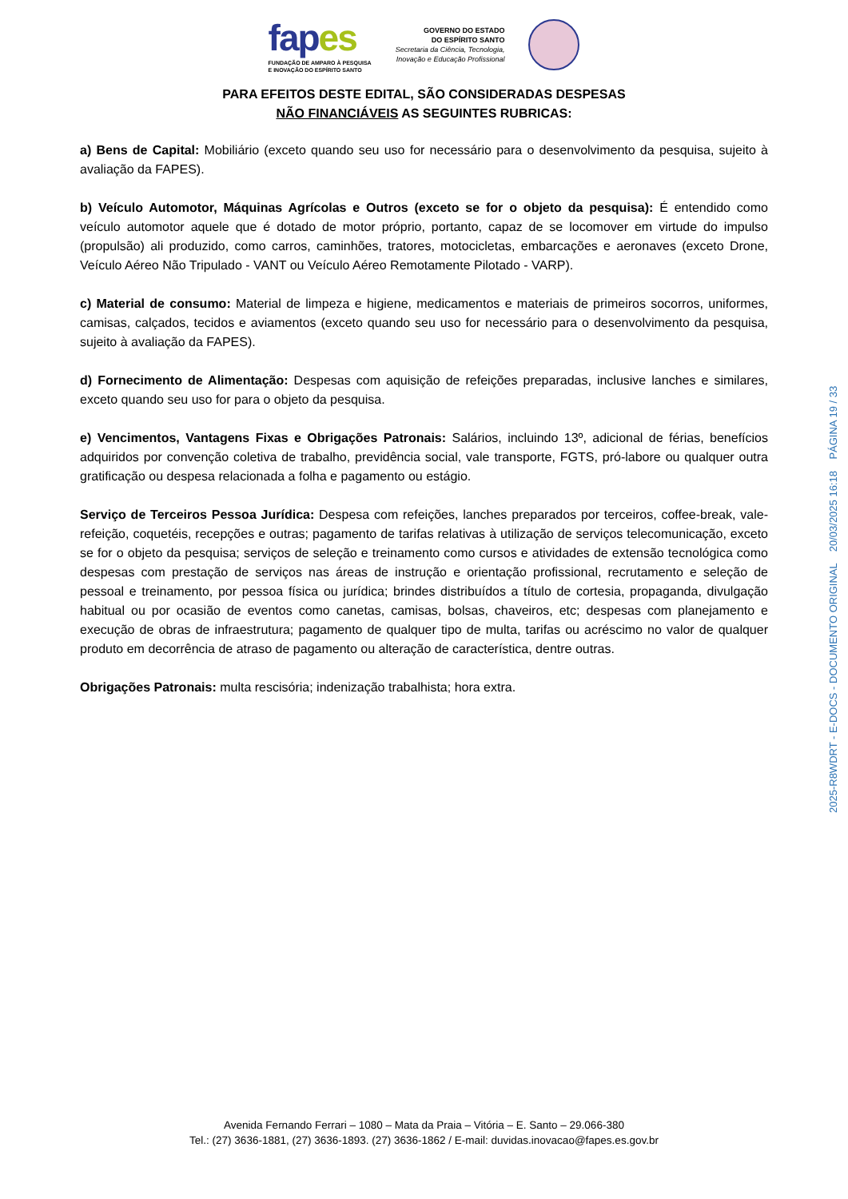fapes
FUNDAÇÃO DE AMPARO À PESQUISA
E INOVAÇÃO DO ESPÍRITO SANTO
GOVERNO DO ESTADO
DO ESPÍRITO SANTO
Secretaria da Ciência, Tecnologia,
Inovação e Educação Profissional
PARA EFEITOS DESTE EDITAL, SÃO CONSIDERADAS DESPESAS
NÃO FINANCIÁVEIS AS SEGUINTES RUBRICAS:
a) Bens de Capital: Mobiliário (exceto quando seu uso for necessário para o desenvolvimento da pesquisa, sujeito à avaliação da FAPES).
b) Veículo Automotor, Máquinas Agrícolas e Outros (exceto se for o objeto da pesquisa): É entendido como veículo automotor aquele que é dotado de motor próprio, portanto, capaz de se locomover em virtude do impulso (propulsão) ali produzido, como carros, caminhões, tratores, motocicletas, embarcações e aeronaves (exceto Drone, Veículo Aéreo Não Tripulado - VANT ou Veículo Aéreo Remotamente Pilotado - VARP).
c) Material de consumo: Material de limpeza e higiene, medicamentos e materiais de primeiros socorros, uniformes, camisas, calçados, tecidos e aviamentos (exceto quando seu uso for necessário para o desenvolvimento da pesquisa, sujeito à avaliação da FAPES).
d) Fornecimento de Alimentação: Despesas com aquisição de refeições preparadas, inclusive lanches e similares, exceto quando seu uso for para o objeto da pesquisa.
e) Vencimentos, Vantagens Fixas e Obrigações Patronais: Salários, incluindo 13º, adicional de férias, benefícios adquiridos por convenção coletiva de trabalho, previdência social, vale transporte, FGTS, pró-labore ou qualquer outra gratificação ou despesa relacionada a folha e pagamento ou estágio.
Serviço de Terceiros Pessoa Jurídica: Despesa com refeições, lanches preparados por terceiros, coffee-break, vale-refeição, coquetéis, recepções e outras; pagamento de tarifas relativas à utilização de serviços telecomunicação, exceto se for o objeto da pesquisa; serviços de seleção e treinamento como cursos e atividades de extensão tecnológica como despesas com prestação de serviços nas áreas de instrução e orientação profissional, recrutamento e seleção de pessoal e treinamento, por pessoa física ou jurídica; brindes distribuídos a título de cortesia, propaganda, divulgação habitual ou por ocasião de eventos como canetas, camisas, bolsas, chaveiros, etc; despesas com planejamento e execução de obras de infraestrutura; pagamento de qualquer tipo de multa, tarifas ou acréscimo no valor de qualquer produto em decorrência de atraso de pagamento ou alteração de característica, dentre outras.
Obrigações Patronais: multa rescisória; indenização trabalhista; hora extra.
2025-R8WDRT - E-DOCS - DOCUMENTO ORIGINAL 20/03/2025 16:18 PÁGINA 19 / 33
Avenida Fernando Ferrari – 1080 – Mata da Praia – Vitória – E. Santo – 29.066-380
Tel.: (27) 3636-1881, (27) 3636-1893. (27) 3636-1862 / E-mail: duvidas.inovacao@fapes.es.gov.br